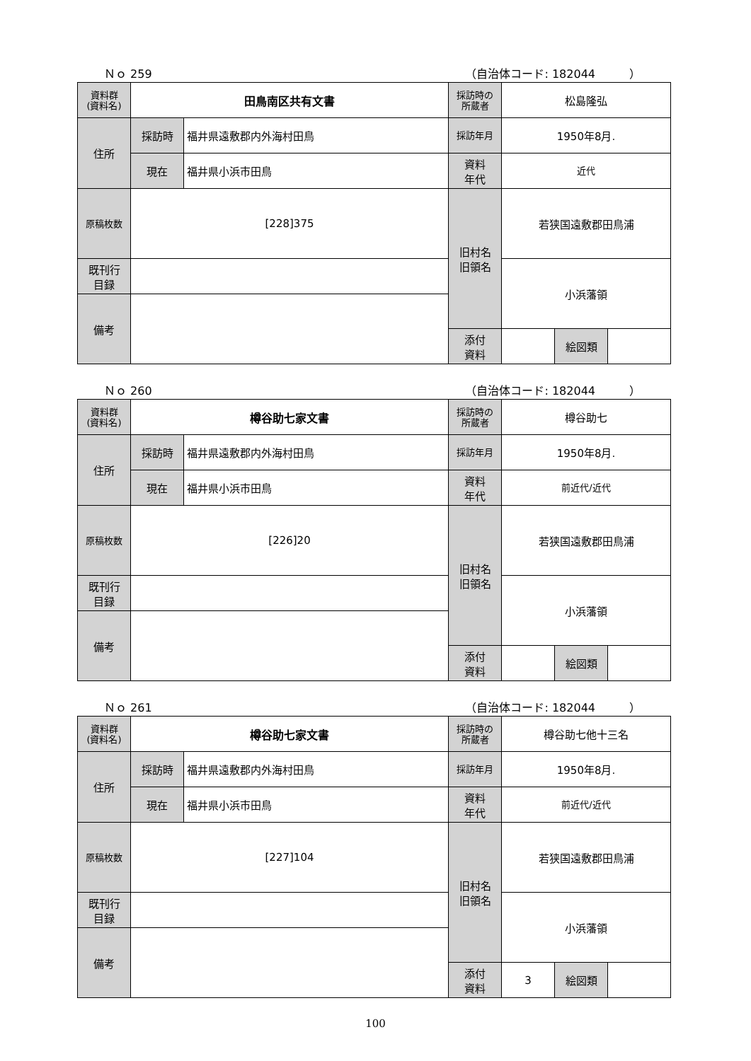Ｎｏ 259 （自治体コード: 182044　　　）
| 資料群 (資料名) | 田鳥南区共有文書 | | 採訪時の 所蔵者 | 松島隆弘 | | |
| 住所 | 採訪時 | 福井県遠敷郡内外海村田鳥 | 採訪年月 | 1950年8月. | | |
| | 現在 | 福井県小浜市田鳥 | 資料 年代 | 近代 | | |
| 原稿枚数 | [228]375 | | 旧村名 旧領名 | 若狭国遠敷郡田鳥浦 | | |
| 既刊行 目録 | | | | 小浜藩領 | | |
| 備考 | | | | | | |
| | | | 添付 資料 | | 絵図類 | |
Ｎｏ 260 （自治体コード: 182044　　　）
| 資料群 (資料名) | 樽谷助七家文書 | | 採訪時の 所蔵者 | 樽谷助七 | | |
| 住所 | 採訪時 | 福井県遠敷郡内外海村田鳥 | 採訪年月 | 1950年8月. | | |
| | 現在 | 福井県小浜市田鳥 | 資料 年代 | 前近代/近代 | | |
| 原稿枚数 | [226]20 | | 旧村名 旧領名 | 若狭国遠敷郡田鳥浦 | | |
| 既刊行 目録 | | | | 小浜藩領 | | |
| 備考 | | | | | | |
| | | | 添付 資料 | | 絵図類 | |
Ｎｏ 261 （自治体コード: 182044　　　）
| 資料群 (資料名) | 樽谷助七家文書 | | 採訪時の 所蔵者 | 樽谷助七他十三名 | | |
| 住所 | 採訪時 | 福井県遠敷郡内外海村田鳥 | 採訪年月 | 1950年8月. | | |
| | 現在 | 福井県小浜市田鳥 | 資料 年代 | 前近代/近代 | | |
| 原稿枚数 | [227]104 | | 旧村名 旧領名 | 若狭国遠敷郡田鳥浦 | | |
| 既刊行 目録 | | | | 小浜藩領 | | |
| 備考 | | | | | | |
| | | | 添付 資料 | 3 | 絵図類 | |
100